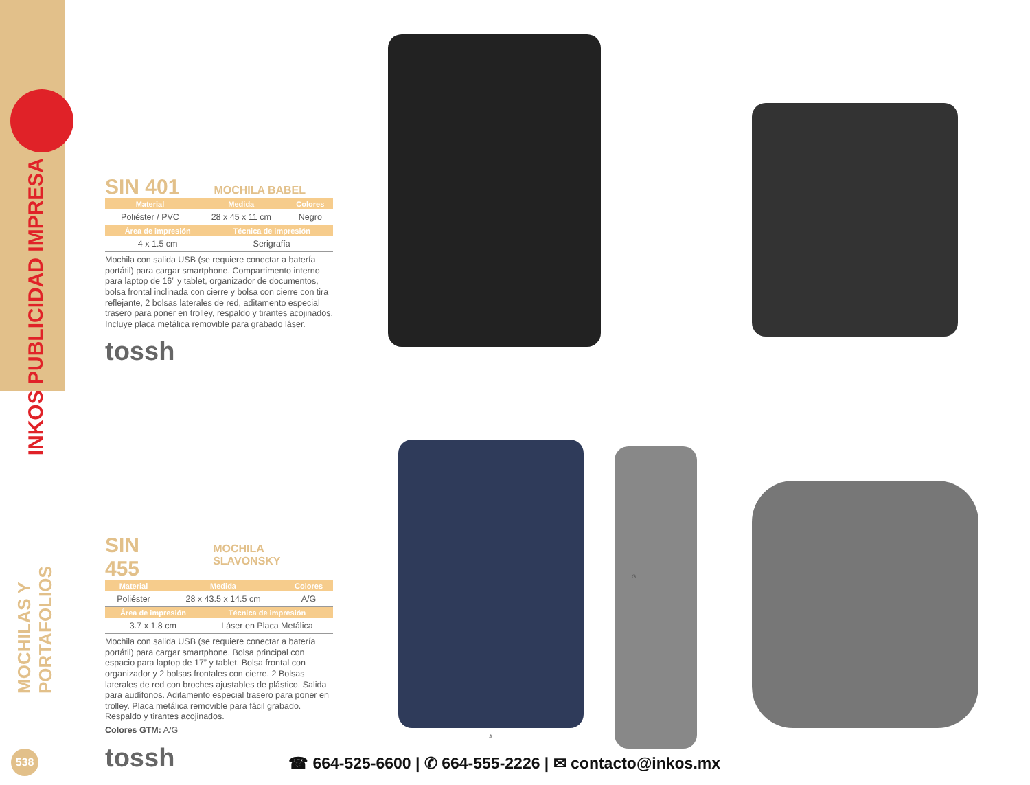INKOS PUBLICIDAD IMPRESA
MOCHILAS Y PORTAFOLIOS
SIN 401 MOCHILA BABEL
| Material | Medida | Colores |
| --- | --- | --- |
| Poliéster / PVC | 28 x 45 x 11 cm | Negro |
| Área de impresión | Técnica de impresión |
| --- | --- |
| 4 x 1.5 cm | Serigrafía |
Mochila con salida USB (se requiere conectar a batería portátil) para cargar smartphone. Compartimento interno para laptop de 16” y tablet, organizador de documentos, bolsa frontal inclinada con cierre y bolsa con cierre con tira reflejante, 2 bolsas laterales de red, aditamento especial trasero para poner en trolley, respaldo y tirantes acojinados. Incluye placa metálica removible para grabado láser.
tossh
SIN 455 MOCHILA SLAVONSKY
| Material | Medida | Colores |
| --- | --- | --- |
| Poliéster | 28 x 43.5 x 14.5 cm | A/G |
| Área de impresión | Técnica de impresión |
| --- | --- |
| 3.7 x 1.8 cm | Láser en Placa Metálica |
Mochila con salida USB (se requiere conectar a batería portátil) para cargar smartphone. Bolsa principal con espacio para laptop de 17” y tablet. Bolsa frontal con organizador y 2 bolsas frontales con cierre. 2 Bolsas laterales de red con broches ajustables de plástico. Salida para audífonos. Aditamento especial trasero para poner en trolley. Placa metálica removible para fácil grabado. Respaldo y tirantes acojinados.
Colores GTM: A/G
tossh
G
A
538
☎ 664-525-6600 | ✆ 664-555-2226 | ✉ contacto@inkos.mx